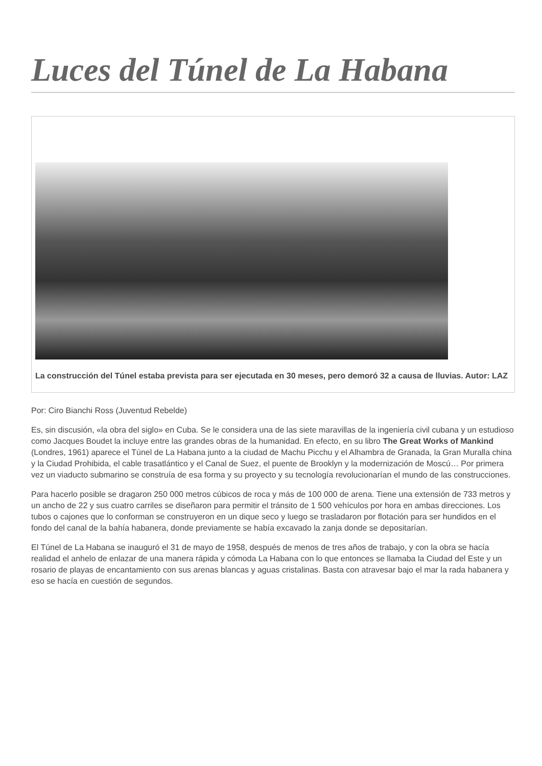Luces del Túnel de La Habana
La construcción del Túnel estaba prevista para ser ejecutada en 30 meses, pero demoró 32 a causa de lluvias. Autor: LAZ
Por: Ciro Bianchi Ross (Juventud Rebelde)
Es, sin discusión, «la obra del siglo» en Cuba. Se le considera una de las siete maravillas de la ingeniería civil cubana y un estudioso como Jacques Boudet la incluye entre las grandes obras de la humanidad. En efecto, en su libro The Great Works of Mankind (Londres, 1961) aparece el Túnel de La Habana junto a la ciudad de Machu Picchu y el Alhambra de Granada, la Gran Muralla china y la Ciudad Prohibida, el cable trasatlántico y el Canal de Suez, el puente de Brooklyn y la modernización de Moscú… Por primera vez un viaducto submarino se construía de esa forma y su proyecto y su tecnología revolucionarían el mundo de las construcciones.
Para hacerlo posible se dragaron 250 000 metros cúbicos de roca y más de 100 000 de arena. Tiene una extensión de 733 metros y un ancho de 22 y sus cuatro carriles se diseñaron para permitir el tránsito de 1 500 vehículos por hora en ambas direcciones. Los tubos o cajones que lo conforman se construyeron en un dique seco y luego se trasladaron por flotación para ser hundidos en el fondo del canal de la bahía habanera, donde previamente se había excavado la zanja donde se depositarían.
El Túnel de La Habana se inauguró el 31 de mayo de 1958, después de menos de tres años de trabajo, y con la obra se hacía realidad el anhelo de enlazar de una manera rápida y cómoda La Habana con lo que entonces se llamaba la Ciudad del Este y un rosario de playas de encantamiento con sus arenas blancas y aguas cristalinas. Basta con atravesar bajo el mar la rada habanera y eso se hacía en cuestión de segundos.